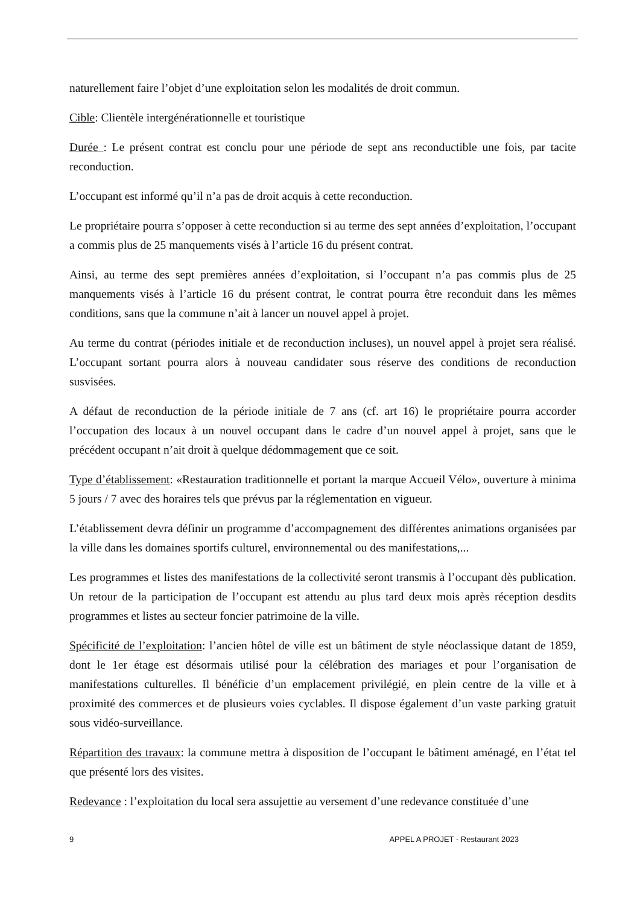naturellement faire l’objet d’une exploitation selon les modalités de droit commun.
Cible: Clientèle intergénérationnelle et touristique
Durée : Le présent contrat est conclu pour une période de sept ans reconductible une fois, par tacite reconduction.
L’occupant est informé qu’il n’a pas de droit acquis à cette reconduction.
Le propriétaire pourra s’opposer à cette reconduction si au terme des sept années d’exploitation, l’occupant a commis plus de 25 manquements visés à l’article 16 du présent contrat.
Ainsi, au terme des sept premières années d’exploitation, si l’occupant n’a pas commis plus de 25 manquements visés à l’article 16 du présent contrat, le contrat pourra être reconduit dans les mêmes conditions, sans que la commune n’ait à lancer un nouvel appel à projet.
Au terme du contrat (périodes initiale et de reconduction incluses), un nouvel appel à projet sera réalisé. L’occupant sortant pourra alors à nouveau candidater sous réserve des conditions de reconduction susvisées.
A défaut de reconduction de la période initiale de 7 ans (cf. art 16) le propriétaire pourra accorder l’occupation des locaux à un nouvel occupant dans le cadre d’un nouvel appel à projet, sans que le précédent occupant n’ait droit à quelque dédommagement que ce soit.
Type d’établissement: «Restauration traditionnelle et portant la marque Accueil Vélo», ouverture à minima 5 jours / 7 avec des horaires tels que prévus par la réglementation en vigueur.
L’établissement devra définir un programme d’accompagnement des différentes animations organisées par la ville dans les domaines sportifs culturel, environnemental ou des manifestations,...
Les programmes et listes des manifestations de la collectivité seront transmis à l’occupant dès publication. Un retour de la participation de l’occupant est attendu au plus tard deux mois après réception desdits programmes et listes au secteur foncier patrimoine de la ville.
Spécificité de l’exploitation: l’ancien hôtel de ville est un bâtiment de style néoclassique datant de 1859, dont le 1er étage est désormais utilisé pour la célébration des mariages et pour l’organisation de manifestations culturelles. Il bénéficie d’un emplacement privilégié, en plein centre de la ville et à proximité des commerces et de plusieurs voies cyclables. Il dispose également d’un vaste parking gratuit sous vidéo-surveillance.
Répartition des travaux: la commune mettra à disposition de l’occupant le bâtiment aménagé, en l’état tel que présenté lors des visites.
Redevance : l’exploitation du local sera assujettie au versement d’une redevance constituée d’une
9 APPEL A PROJET - Restaurant 2023